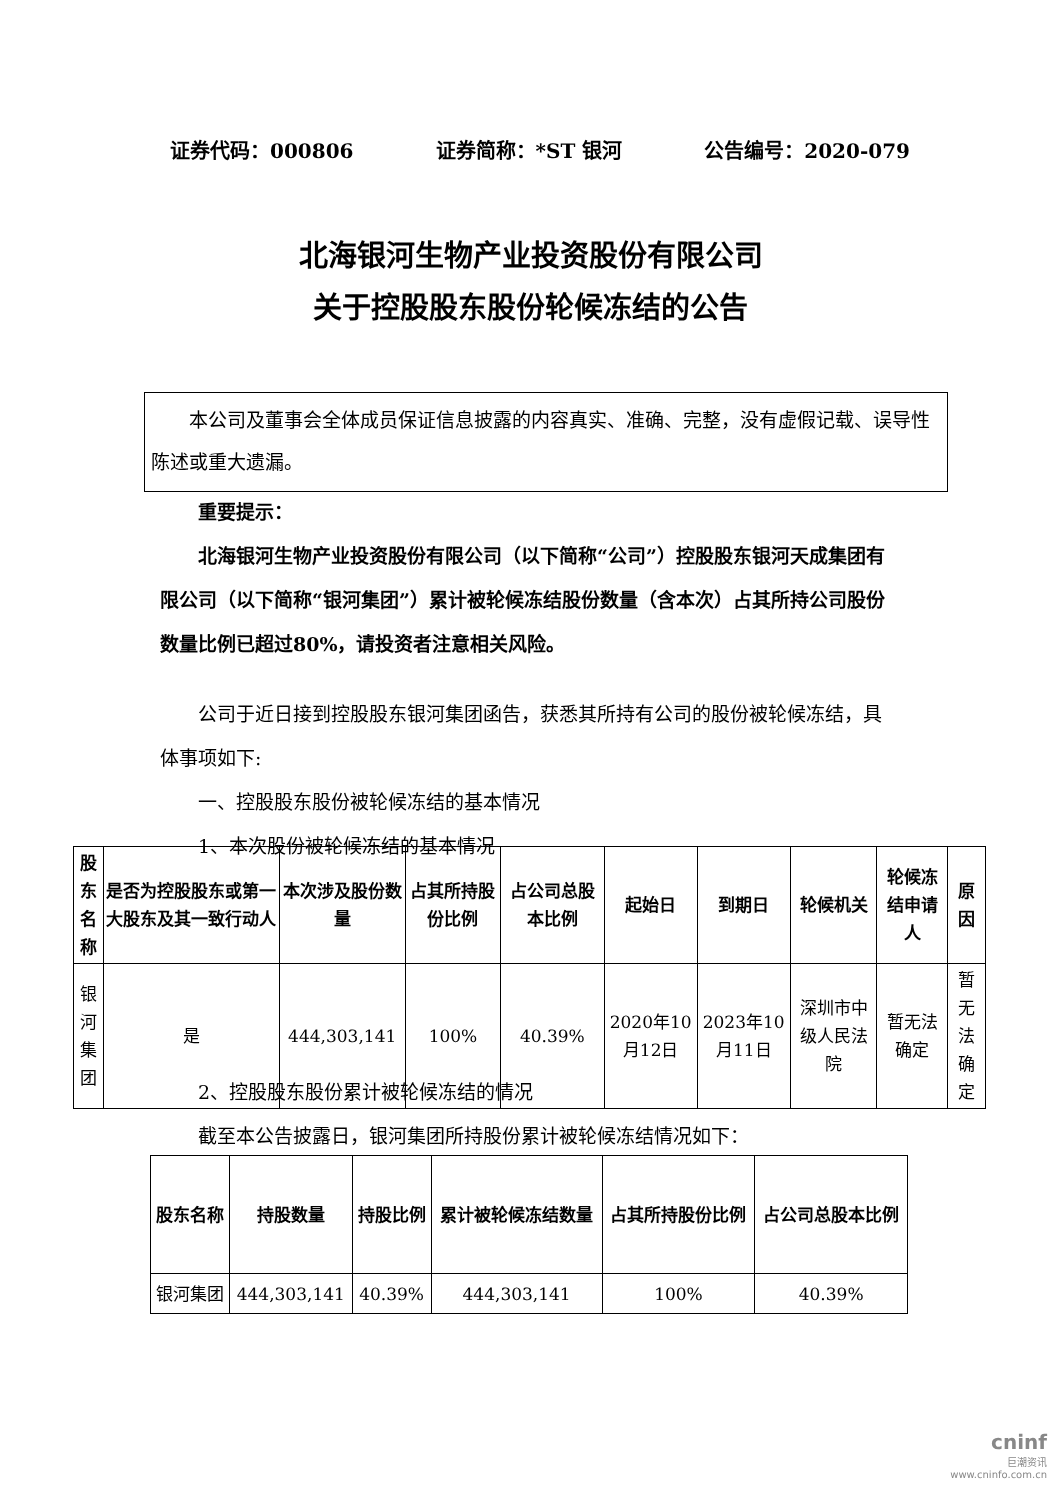证券代码：000806 证券简称：*ST 银河 公告编号：2020-079
北海银河生物产业投资股份有限公司
关于控股股东股份轮候冻结的公告
本公司及董事会全体成员保证信息披露的内容真实、准确、完整，没有虚假记载、误导性陈述或重大遗漏。
重要提示：
北海银河生物产业投资股份有限公司（以下简称“公司”）控股股东银河天成集团有限公司（以下简称“银河集团”）累计被轮候冻结股份数量（含本次）占其所持公司股份数量比例已超过80%，请投资者注意相关风险。
公司于近日接到控股股东银河集团函告，获悉其所持有公司的股份被轮候冻结，具体事项如下:
一、控股股东股份被轮候冻结的基本情况
1、本次股份被轮候冻结的基本情况
| 股东 名称 | 是否为控股股东或第一大股东及其一致行动人 | 本次涉及股份数量 | 占其所持股份比例 | 占公司总股本比例 | 起始日 | 到期日 | 轮候机关 | 轮候冻结申请人 | 原因 |
| --- | --- | --- | --- | --- | --- | --- | --- | --- | --- |
| 银河 集团 | 是 | 444,303,141 | 100% | 40.39% | 2020年10月12日 | 2023年10月11日 | 深圳市中级人民法院 | 暂无法 确定 | 暂无法 确定 |
2、控股股东股份累计被轮候冻结的情况
截至本公告披露日，银河集团所持股份累计被轮候冻结情况如下：
| 股东名称 | 持股数量 | 持股比例 | 累计被轮候冻结数量 | 占其所持股份比例 | 占公司总股本比例 |
| --- | --- | --- | --- | --- | --- |
| 银河集团 | 444,303,141 | 40.39% | 444,303,141 | 100% | 40.39% |
cninf
巨潮资讯
www.cninfo.com.cn